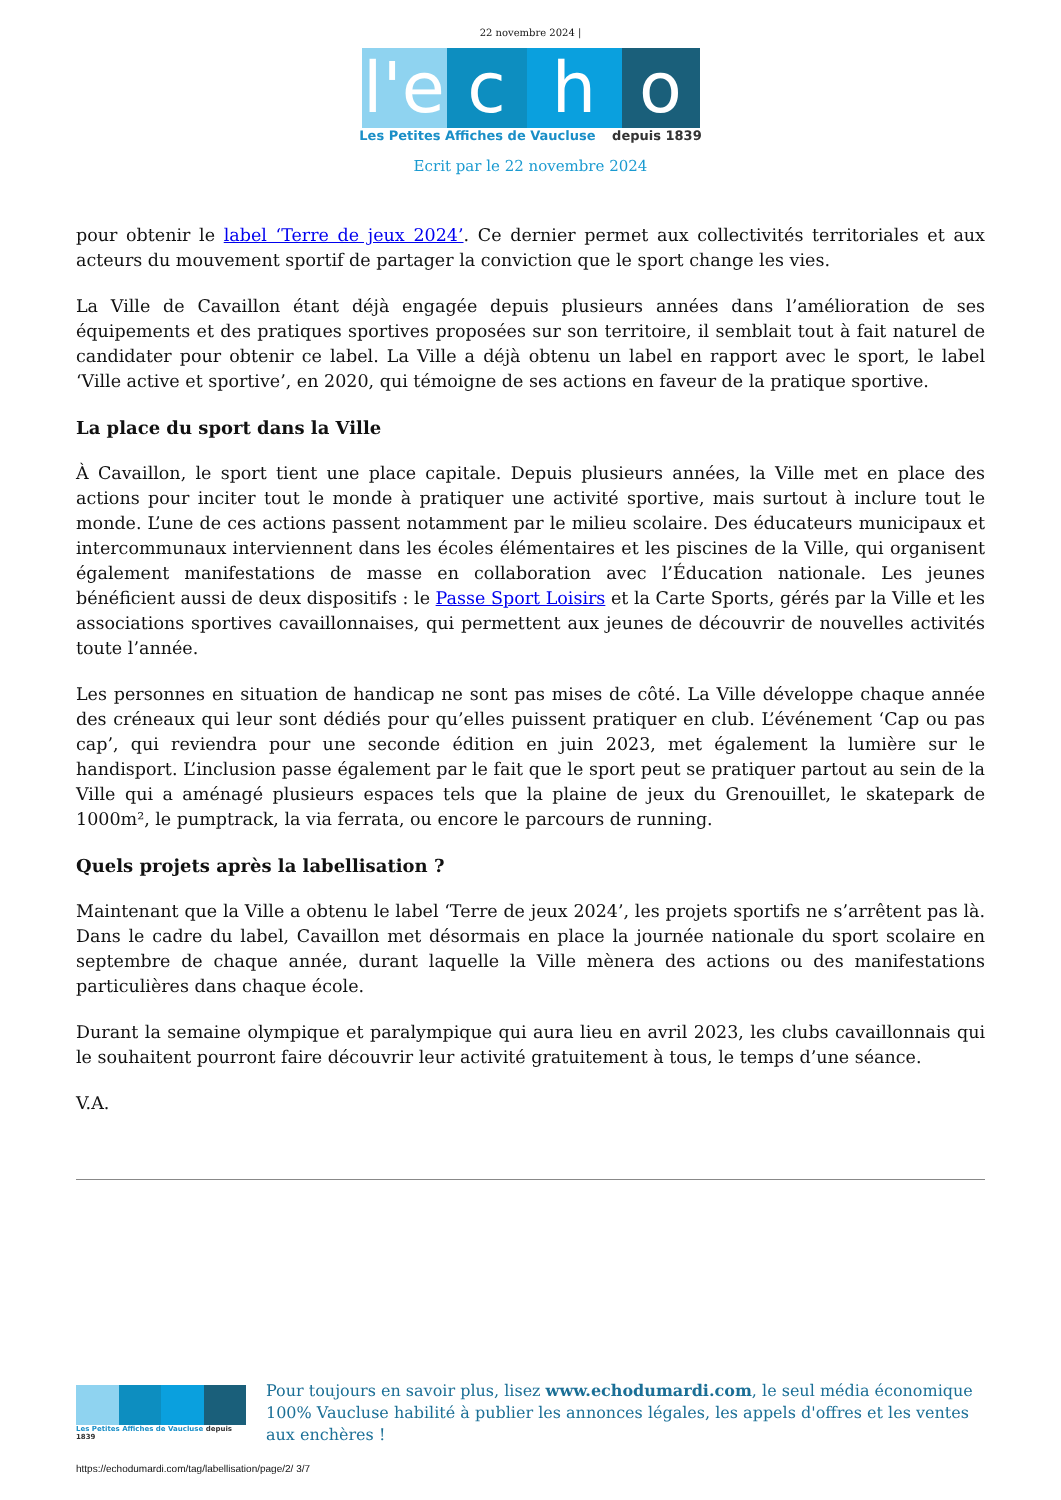22 novembre 2024 |
l'e c h o
Les Petites Affiches de Vaucluse depuis 1839
Ecrit par le 22 novembre 2024
pour obtenir le label ‘Terre de jeux 2024’. Ce dernier permet aux collectivités territoriales et aux acteurs du mouvement sportif de partager la conviction que le sport change les vies.
La Ville de Cavaillon étant déjà engagée depuis plusieurs années dans l’amélioration de ses équipements et des pratiques sportives proposées sur son territoire, il semblait tout à fait naturel de candidater pour obtenir ce label. La Ville a déjà obtenu un label en rapport avec le sport, le label ‘Ville active et sportive’, en 2020, qui témoigne de ses actions en faveur de la pratique sportive.
La place du sport dans la Ville
À Cavaillon, le sport tient une place capitale. Depuis plusieurs années, la Ville met en place des actions pour inciter tout le monde à pratiquer une activité sportive, mais surtout à inclure tout le monde. L’une de ces actions passent notamment par le milieu scolaire. Des éducateurs municipaux et intercommunaux interviennent dans les écoles élémentaires et les piscines de la Ville, qui organisent également manifestations de masse en collaboration avec l’Éducation nationale. Les jeunes bénéficient aussi de deux dispositifs : le Passe Sport Loisirs et la Carte Sports, gérés par la Ville et les associations sportives cavaillonnaises, qui permettent aux jeunes de découvrir de nouvelles activités toute l’année.
Les personnes en situation de handicap ne sont pas mises de côté. La Ville développe chaque année des créneaux qui leur sont dédiés pour qu’elles puissent pratiquer en club. L’événement ‘Cap ou pas cap’, qui reviendra pour une seconde édition en juin 2023, met également la lumière sur le handisport. L’inclusion passe également par le fait que le sport peut se pratiquer partout au sein de la Ville qui a aménagé plusieurs espaces tels que la plaine de jeux du Grenouillet, le skatepark de 1000m², le pumptrack, la via ferrata, ou encore le parcours de running.
Quels projets après la labellisation ?
Maintenant que la Ville a obtenu le label ‘Terre de jeux 2024’, les projets sportifs ne s’arrêtent pas là. Dans le cadre du label, Cavaillon met désormais en place la journée nationale du sport scolaire en septembre de chaque année, durant laquelle la Ville mènera des actions ou des manifestations particulières dans chaque école.
Durant la semaine olympique et paralympique qui aura lieu en avril 2023, les clubs cavaillonnais qui le souhaitent pourront faire découvrir leur activité gratuitement à tous, le temps d’une séance.
V.A.
Les Petites Affiches de Vaucluse depuis 1839
Pour toujours en savoir plus, lisez www.echodumardi.com, le seul média économique 100% Vaucluse habilité à publier les annonces légales, les appels d'offres et les ventes aux enchères !
https://echodumardi.com/tag/labellisation/page/2/ 3/7